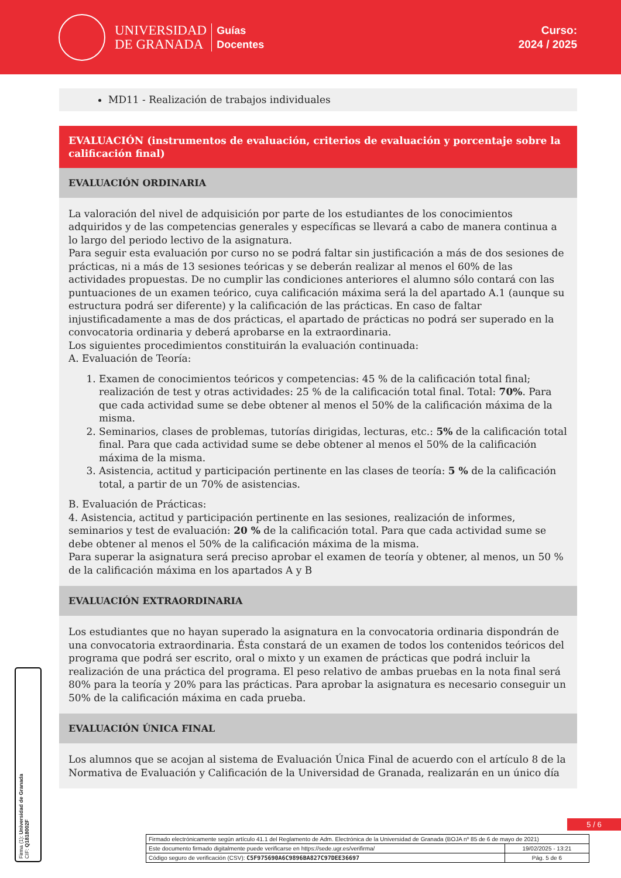UNIVERSIDAD
DE GRANADA
Guías
Docentes
Curso:
2024 / 2025
MD11 - Realización de trabajos individuales
EVALUACIÓN (instrumentos de evaluación, criterios de evaluación y porcentaje sobre la calificación final)
EVALUACIÓN ORDINARIA
La valoración del nivel de adquisición por parte de los estudiantes de los conocimientos adquiridos y de las competencias generales y específicas se llevará a cabo de manera continua a lo largo del periodo lectivo de la asignatura.
Para seguir esta evaluación por curso no se podrá faltar sin justificación a más de dos sesiones de prácticas, ni a más de 13 sesiones teóricas y se deberán realizar al menos el 60% de las actividades propuestas. De no cumplir las condiciones anteriores el alumno sólo contará con las puntuaciones de un examen teórico, cuya calificación máxima será la del apartado A.1 (aunque su estructura podrá ser diferente) y la calificación de las prácticas. En caso de faltar injustificadamente a mas de dos prácticas, el apartado de prácticas no podrá ser superado en la convocatoria ordinaria y deberá aprobarse en la extraordinaria.
Los siguientes procedimientos constituirán la evaluación continuada:
A. Evaluación de Teoría:
1. Examen de conocimientos teóricos y competencias: 45 % de la calificación total final; realización de test y otras actividades: 25 % de la calificación total final. Total: 70%. Para que cada actividad sume se debe obtener al menos el 50% de la calificación máxima de la misma.
2. Seminarios, clases de problemas, tutorías dirigidas, lecturas, etc.: 5% de la calificación total final. Para que cada actividad sume se debe obtener al menos el 50% de la calificación máxima de la misma.
3. Asistencia, actitud y participación pertinente en las clases de teoría: 5 % de la calificación total, a partir de un 70% de asistencias.
B. Evaluación de Prácticas:
4. Asistencia, actitud y participación pertinente en las sesiones, realización de informes, seminarios y test de evaluación: 20 % de la calificación total. Para que cada actividad sume se debe obtener al menos el 50% de la calificación máxima de la misma.
Para superar la asignatura será preciso aprobar el examen de teoría y obtener, al menos, un 50 % de la calificación máxima en los apartados A y B
EVALUACIÓN EXTRAORDINARIA
Los estudiantes que no hayan superado la asignatura en la convocatoria ordinaria dispondrán de una convocatoria extraordinaria. Ésta constará de un examen de todos los contenidos teóricos del programa que podrá ser escrito, oral o mixto y un examen de prácticas que podrá incluir la realización de una práctica del programa. El peso relativo de ambas pruebas en la nota final será 80% para la teoría y 20% para las prácticas. Para aprobar la asignatura es necesario conseguir un 50% de la calificación máxima en cada prueba.
EVALUACIÓN ÚNICA FINAL
Los alumnos que se acojan al sistema de Evaluación Única Final de acuerdo con el artículo 8 de la Normativa de Evaluación y Calificación de la Universidad de Granada, realizarán en un único día
Firma (1): Universidad de Granada
CIF: Q1818002F
5 / 6
| Firmado electrónicamente según artículo 41.1 del Reglamento de Adm. Electrónica de la Universidad de Granada (BOJA nº 85 de 6 de mayo de 2021) | |
| Este documento firmado digitalmente puede verificarse en https://sede.ugr.es/verifirma/ | 19/02/2025 - 13:21 |
| Código seguro de verificación (CSV): C5F975690A6C9896BA827C97DEE36697 | Pág. 5 de 6 |